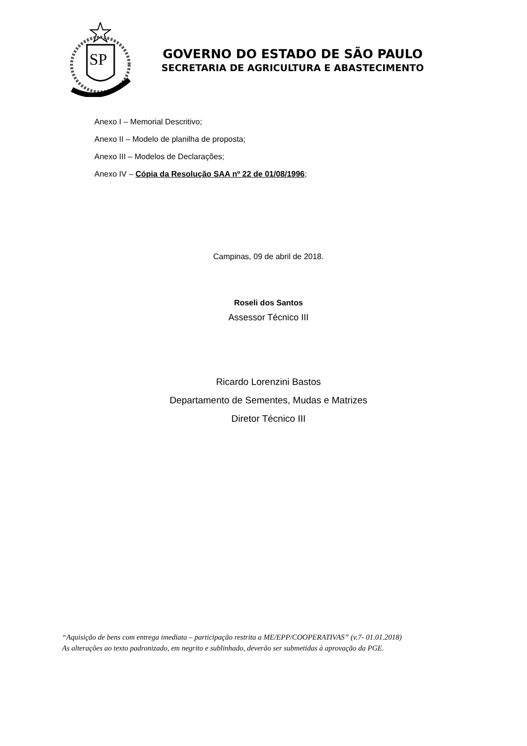SP
GOVERNO DO ESTADO DE SÃO PAULO
SECRETARIA DE AGRICULTURA E ABASTECIMENTO
Anexo I – Memorial Descritivo;
Anexo II – Modelo de planilha de proposta;
Anexo III – Modelos de Declarações;
Anexo IV – Cópia da Resolução SAA nº 22 de 01/08/1996;
Campinas, 09 de abril de 2018.
Roseli dos Santos
Assessor Técnico III
Ricardo Lorenzini Bastos
Departamento de Sementes, Mudas e Matrizes
Diretor Técnico III
“Aquisição de bens com entrega imediata – participação restrita a ME/EPP/COOPERATIVAS” (v.7- 01.01.2018)
As alterações ao texto padronizado, em negrito e sublinhado, deverão ser submetidas à aprovação da PGE.